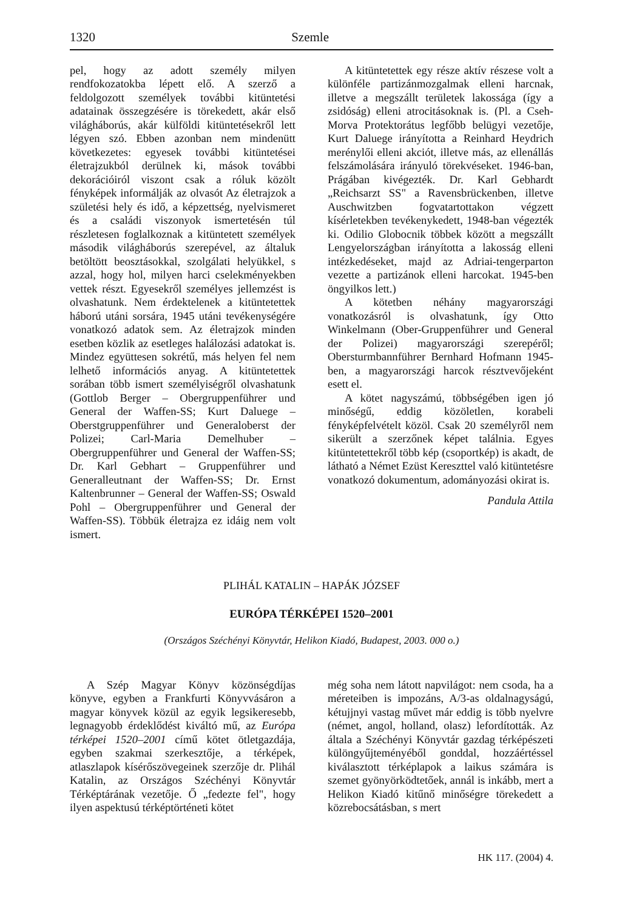1320 Szemle
pel, hogy az adott személy milyen rendfokozatokba lépett elő. A szerző a feldolgozott személyek további kitüntetési adatainak összegzésére is törekedett, akár első világháborús, akár külföldi kitüntetésekről lett légyen szó. Ebben azonban nem mindenütt következetes: egyesek további kitüntetései életrajzukból derülnek ki, mások további dekorációiról viszont csak a róluk közölt fényképek informálják az olvasót Az életrajzok a születési hely és idő, a képzettség, nyelvismeret és a családi viszonyok ismertetésén túl részletesen foglalkoznak a kitüntetett személyek második világháborús szerepével, az általuk betöltött beosztásokkal, szolgálati helyükkel, s azzal, hogy hol, milyen harci cselekményekben vettek részt. Egyesekről személyes jellemzést is olvashatunk. Nem érdektelenek a kitüntetettek háború utáni sorsára, 1945 utáni tevékenységére vonatkozó adatok sem. Az életrajzok minden esetben közlik az esetleges halálozási adatokat is. Mindez együttesen sokrétű, más helyen fel nem lelhető információs anyag. A kitüntetettek sorában több ismert személyiségről olvashatunk (Gottlob Berger – Obergruppenführer und General der Waffen-SS; Kurt Daluege – Oberstgruppenführer und Generaloberst der Polizei; Carl-Maria Demelhuber – Obergruppenführer und General der Waffen-SS; Dr. Karl Gebhart – Gruppenführer und Generalleutnant der Waffen-SS; Dr. Ernst Kaltenbrunner – General der Waffen-SS; Oswald Pohl – Obergruppenführer und General der Waffen-SS). Többük életrajza ez idáig nem volt ismert.
A kitüntetettek egy része aktív részese volt a különféle partizánmozgalmak elleni harcnak, illetve a megszállt területek lakossága (így a zsidóság) elleni atrocitásoknak is. (Pl. a Cseh-Morva Protektorátus legfőbb belügyi vezetője, Kurt Daluege irányította a Reinhard Heydrich merénylői elleni akciót, illetve más, az ellenállás felszámolására irányuló törekvéseket. 1946-ban, Prágában kivégezték. Dr. Karl Gebhardt „Reichsarzt SS" a Ravensbrückenben, illetve Auschwitzben fogvatartottakon végzett kísérletekben tevékenykedett, 1948-ban végezték ki. Odilio Globocnik többek között a megszállt Lengyelországban irányította a lakosság elleni intézkedéseket, majd az Adriai-tengerparton vezette a partizánok elleni harcokat. 1945-ben öngyilkos lett.)
A kötetben néhány magyarországi vonatkozásról is olvashatunk, így Otto Winkelmann (Ober-Gruppenführer und General der Polizei) magyarországi szerepéről; Obersturmbannführer Bernhard Hofmann 1945-ben, a magyarországi harcok résztvevőjeként esett el.
A kötet nagyszámú, többségében igen jó minőségű, eddig közöletlen, korabeli fényképfelvételt közöl. Csak 20 személyről nem sikerült a szerzőnek képet találnia. Egyes kitüntetettekről több kép (csoportkép) is akadt, de látható a Német Ezüst Kereszttel való kitüntetésre vonatkozó dokumentum, adományozási okirat is.
Pandula Attila
PLIHÁL KATALIN – HAPÁK JÓZSEF
EURÓPA TÉRKÉPEI 1520–2001
(Országos Széchényi Könyvtár, Helikon Kiadó, Budapest, 2003. 000 o.)
A Szép Magyar Könyv közönségdíjas könyve, egyben a Frankfurti Könyvvásáron a magyar könyvek közül az egyik legsikeresebb, legnagyobb érdeklődést kiváltó mű, az Európa térképei 1520–2001 című kötet ötletgazdája, egyben szakmai szerkesztője, a térképek, atlaszlapok kísérőszövegeinek szerzője dr. Plihál Katalin, az Országos Széchényi Könyvtár Térképtárának vezetője. Ő „fedezte fel", hogy ilyen aspektusú térképtörténeti kötet
még soha nem látott napvilágot: nem csoda, ha a méreteiben is impozáns, A/3-as oldalnagyságú, kétujjnyi vastag művet már eddig is több nyelvre (német, angol, holland, olasz) lefordították. Az általa a Széchényi Könyvtár gazdag térképészeti különgyűjteményéből gonddal, hozzáértéssel kiválasztott térképlapok a laikus számára is szemet gyönyörködtetőek, annál is inkább, mert a Helikon Kiadó kitűnő minőségre törekedett a közrebocsátásban, s mert
HK 117. (2004) 4.